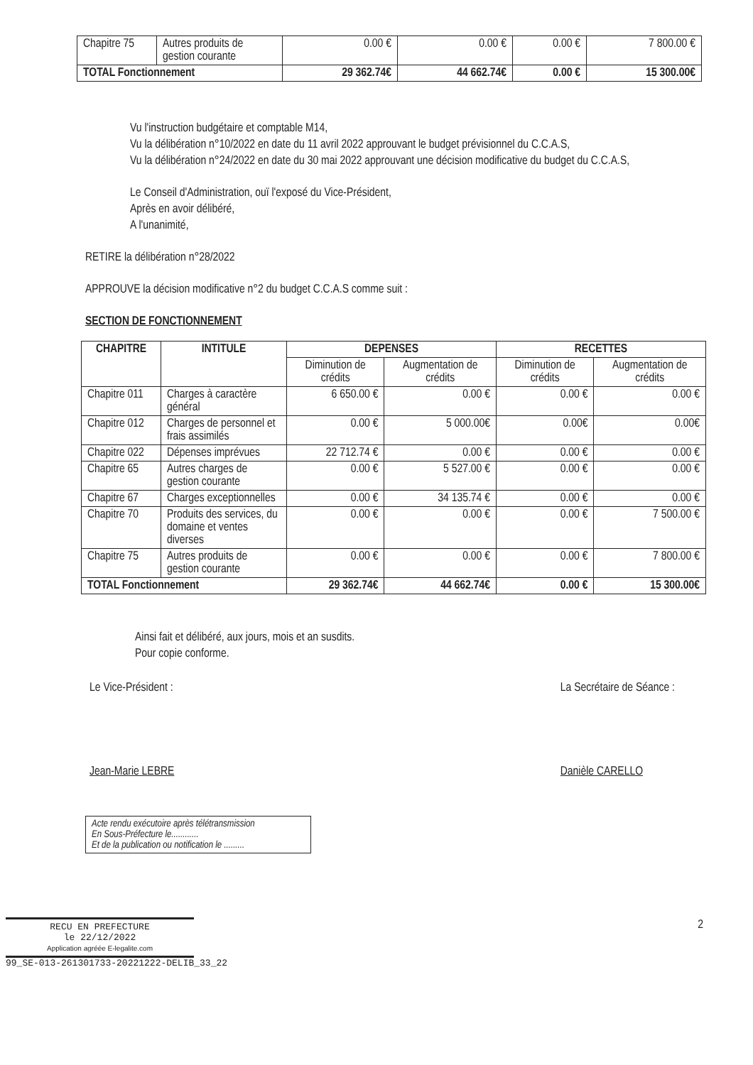| Chapitre 75 | Autres produits de gestion courante | 0.00 € | 0.00 € | 0.00 € | 7 800.00 € |
| TOTAL Fonctionnement | | 29 362.74€ | 44 662.74€ | 0.00 € | 15 300.00€ |
Vu l'instruction budgétaire et comptable M14,
Vu la délibération n°10/2022 en date du 11 avril 2022 approuvant le budget prévisionnel du C.C.A.S,
Vu la délibération n°24/2022 en date du 30 mai 2022 approuvant une décision modificative du budget du C.C.A.S,
Le Conseil d'Administration, ouï l'exposé du Vice-Président,
Après en avoir délibéré,
A l'unanimité,
RETIRE la délibération n°28/2022
APPROUVE la décision modificative n°2 du budget C.C.A.S comme suit :
SECTION DE FONCTIONNEMENT
| CHAPITRE | INTITULE | DEPENSES | | RECETTES | |
| --- | --- | --- | --- | --- | --- |
| | | Diminution de crédits | Augmentation de crédits | Diminution de crédits | Augmentation de crédits |
| Chapitre 011 | Charges à caractère général | 6 650.00 € | 0.00 € | 0.00 € | 0.00 € |
| Chapitre 012 | Charges de personnel et frais assimilés | 0.00 € | 5 000.00€ | 0.00€ | 0.00€ |
| Chapitre 022 | Dépenses imprévues | 22 712.74 € | 0.00 € | 0.00 € | 0.00 € |
| Chapitre 65 | Autres charges de gestion courante | 0.00 € | 5 527.00 € | 0.00 € | 0.00 € |
| Chapitre 67 | Charges exceptionnelles | 0.00 € | 34 135.74 € | 0.00 € | 0.00 € |
| Chapitre 70 | Produits des services, du domaine et ventes diverses | 0.00 € | 0.00 € | 0.00 € | 7 500.00 € |
| Chapitre 75 | Autres produits de gestion courante | 0.00 € | 0.00 € | 0.00 € | 7 800.00 € |
| TOTAL Fonctionnement | | 29 362.74€ | 44 662.74€ | 0.00 € | 15 300.00€ |
Ainsi fait et délibéré, aux jours, mois et an susdits.
Pour copie conforme.
Le Vice-Président :
Jean-Marie LEBRE
La Secrétaire de Séance :
Danièle CARELLO
Acte rendu exécutoire après télétransmission
En Sous-Préfecture le............
Et de la publication ou notification le .........
RECU EN PREFECTURE
le 22/12/2022
Application agréée E-legalite.com
99_SE-013-261301733-20221222-DELIB_33_22
2